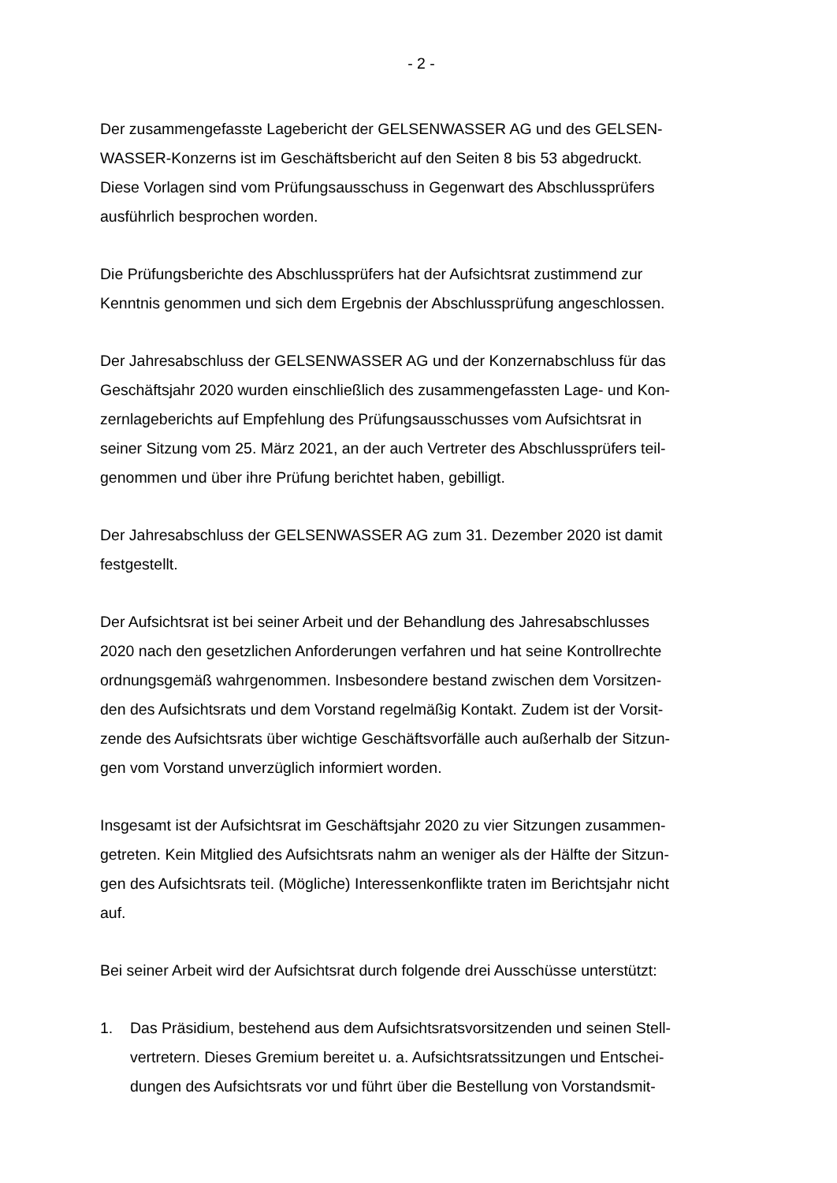- 2 -
Der zusammengefasste Lagebericht der GELSENWASSER AG und des GELSEN-
WASSER-Konzerns ist im Geschäftsbericht auf den Seiten 8 bis 53 abgedruckt.
Diese Vorlagen sind vom Prüfungsausschuss in Gegenwart des Abschlussprüfers
ausführlich besprochen worden.
Die Prüfungsberichte des Abschlussprüfers hat der Aufsichtsrat zustimmend zur
Kenntnis genommen und sich dem Ergebnis der Abschlussprüfung angeschlossen.
Der Jahresabschluss der GELSENWASSER AG und der Konzernabschluss für das
Geschäftsjahr 2020 wurden einschließlich des zusammengefassten Lage- und Kon-
zernlageberichts auf Empfehlung des Prüfungsausschusses vom Aufsichtsrat in
seiner Sitzung vom 25. März 2021, an der auch Vertreter des Abschlussprüfers teil-
genommen und über ihre Prüfung berichtet haben, gebilligt.
Der Jahresabschluss der GELSENWASSER AG zum 31. Dezember 2020 ist damit
festgestellt.
Der Aufsichtsrat ist bei seiner Arbeit und der Behandlung des Jahresabschlusses
2020 nach den gesetzlichen Anforderungen verfahren und hat seine Kontrollrechte
ordnungsgemäß wahrgenommen. Insbesondere bestand zwischen dem Vorsitzen-
den des Aufsichtsrats und dem Vorstand regelmäßig Kontakt. Zudem ist der Vorsit-
zende des Aufsichtsrats über wichtige Geschäftsvorfälle auch außerhalb der Sitzun-
gen vom Vorstand unverzüglich informiert worden.
Insgesamt ist der Aufsichtsrat im Geschäftsjahr 2020 zu vier Sitzungen zusammen-
getreten. Kein Mitglied des Aufsichtsrats nahm an weniger als der Hälfte der Sitzun-
gen des Aufsichtsrats teil. (Mögliche) Interessenkonflikte traten im Berichtsjahr nicht
auf.
Bei seiner Arbeit wird der Aufsichtsrat durch folgende drei Ausschüsse unterstützt:
1. Das Präsidium, bestehend aus dem Aufsichtsratsvorsitzenden und seinen Stell-
vertretern. Dieses Gremium bereitet u. a. Aufsichtsratssitzungen und Entschei-
dungen des Aufsichtsrats vor und führt über die Bestellung von Vorstandsmit-